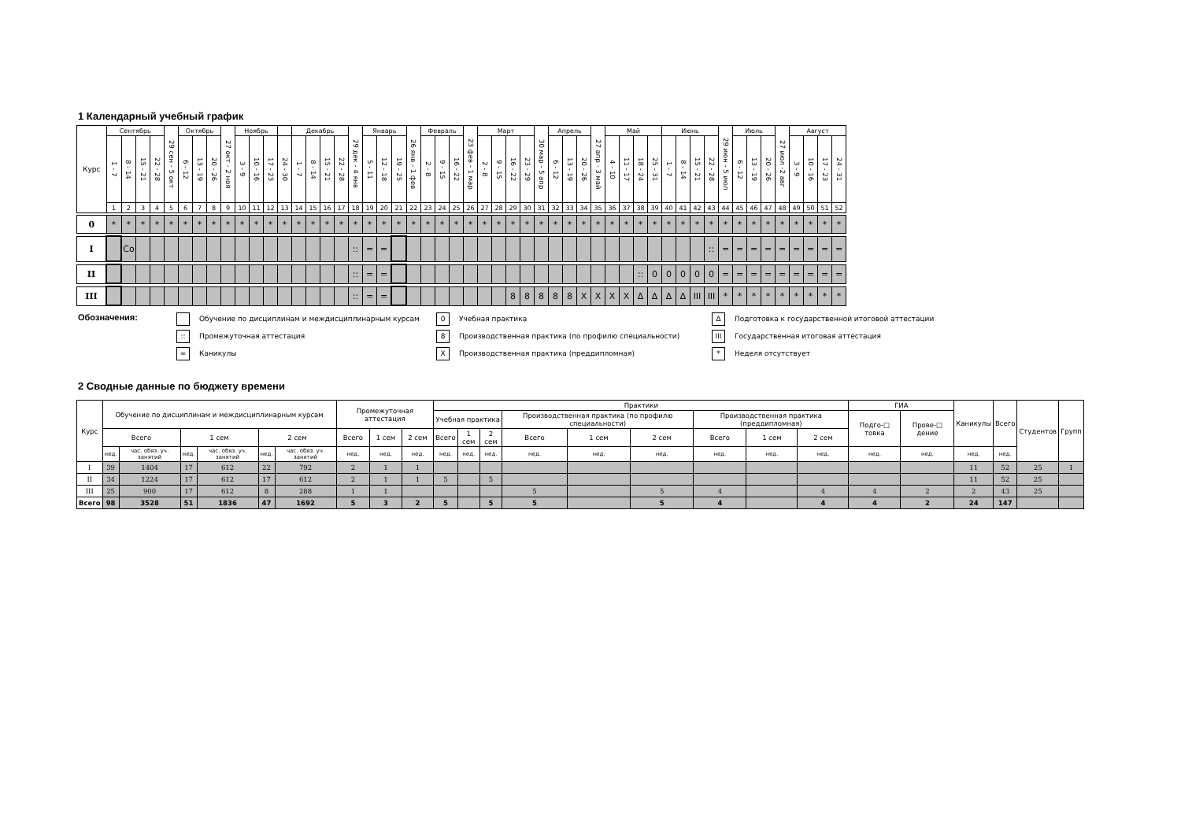1 Календарный учебный график
| Курс | Сентябрь | | | | 29 сен - 5 окт | Октябрь | | | 27 окт - 2 ноя | Ноябрь | | | | Декабрь | | | | 29 дек - 4 янв | Январь | | | 26 янв - 1 фев | Февраль | | | 23 фев - 1 мар | Март | | | | 30 мар - 5 апр | Апрель | | | 27 апр - 3 май | Май | | | | Июнь | | | | 29 июн - 5 июл | Июль | | | 27 июл -2 авг | Август | | | |
| | 1 - 7 | 8 - 14 | 15 - 21 | 22 - 28 | | 6 - 12 | 13 - 19 | 20 - 26 | | 3 - 9 | 10 - 16 | 17 - 23 | 24 - 30 | 1 - 7 | 8 - 14 | 15 - 21 | 22 - 28 | | 5 - 11 | 12 - 18 | 19 - 25 | | 2 - 8 | 9 - 15 | 16 - 22 | | 2 - 8 | 9 - 15 | 16 - 22 | 23 - 29 | | 6 - 12 | 13 - 19 | 20 - 26 | | 4 - 10 | 11 - 17 | 18 - 24 | 25 - 31 | 1 - 7 | 8 - 14 | 15 - 21 | 22 - 28 | | 6 - 12 | 13 - 19 | 20 - 26 | | 3 - 9 | 10 - 16 | 17 - 23 | 24 - 31 |
| | 1 | 2 | 3 | 4 | 5 | 6 | 7 | 8 | 9 | 10 | 11 | 12 | 13 | 14 | 15 | 16 | 17 | 18 | 19 | 20 | 21 | 22 | 23 | 24 | 25 | 26 | 27 | 28 | 29 | 30 | 31 | 32 | 33 | 34 | 35 | 36 | 37 | 38 | 39 | 40 | 41 | 42 | 43 | 44 | 45 | 46 | 47 | 48 | 49 | 50 | 51 | 52 |
| 0 | * | * | * | * | * | * | * | * | * | * | * | * | * | * | * | * | * | * | * | * | * | * | * | * | * | * | * | * | * | * | * | * | * | * | * | * | * | * | * | * | * | * | * | * | * | * | * | * | * | * | * | * |
| I | | Co | | | | | | | | | | | | | | | | :: | = | = | | | | | | | | | | | | | | | | | | | | | | | :: | = | = | = | = | = | = | = | = | = |
| II | | | | | | | | | | | | | | | | | | :: | = | = | | | | | | | | | | | | | | | | | | :: | 0 | 0 | 0 | 0 | 0 | = | = | = | = | = | = | = | = | = |
| III | | | | | | | | | | | | | | | | | | :: | = | = | | | | | | | | | 8 | 8 | 8 | 8 | 8 | X | X | X | X | ∆ | ∆ | ∆ | ∆ | III | III | * | * | * | * | * | * | * | * | * |
Обозначения:
Обучение по дисциплинам и междисциплинарным курсам
:: Промежуточная аттестация
= Каникулы
0 Учебная практика
8 Производственная практика (по профилю специальности)
X Производственная практика (преддипломная)
∆ Подготовка к государственной итоговой аттестации
III Государственная итоговая аттестация
* Неделя отсутствует
2 Сводные данные по бюджету времени
| Курс | Обучение по дисциплинам и междисциплинарным курсам | | | | | | Промежуточная аттестация | | | Практики | | | | | | | | | ГИА | | Каникулы | Всего | Студентов | Групп |
| --- | --- | --- | --- | --- | --- | --- | --- | --- | --- | --- | --- | --- | --- | --- | --- | --- | --- | --- | --- | --- | --- | --- | --- | --- |
| | | | | | | | | | | Учебная практика | | | Производственная практика (по профилю специальности) | | | Производственная практика (преддипломная) | | | Подго-□ товка | Прове-□ дение | | | | |
| | Всего | | 1 сем | | 2 сем | | Всего | 1 сем | 2 сем | Всего | 1 сем | 2 сем | Всего | 1 сем | 2 сем | Всего | 1 сем | 2 сем | | | | | | |
| | нед. | час. обяз. уч. занятий | нед. | час. обяз. уч. занятий | нед. | час. обяз. уч. занятий | нед. | нед. | нед. | нед. | нед. | нед. | нед. | нед. | нед. | нед. | нед. | нед. | нед. | нед. | нед. | нед. | | |
| I | 39 | 1404 | 17 | 612 | 22 | 792 | 2 | 1 | 1 | | | | | | | | | | | | 11 | 52 | 25 | 1 |
| II | 34 | 1224 | 17 | 612 | 17 | 612 | 2 | 1 | 1 | 5 | | 5 | | | | | | | | | 11 | 52 | 25 | |
| III | 25 | 900 | 17 | 612 | 8 | 288 | 1 | 1 | | | | | 5 | | 5 | 4 | | 4 | 4 | 2 | 2 | 43 | 25 | |
| Всего | 98 | 3528 | 51 | 1836 | 47 | 1692 | 5 | 3 | 2 | 5 | | 5 | 5 | | 5 | 4 | | 4 | 4 | 2 | 24 | 147 | | |